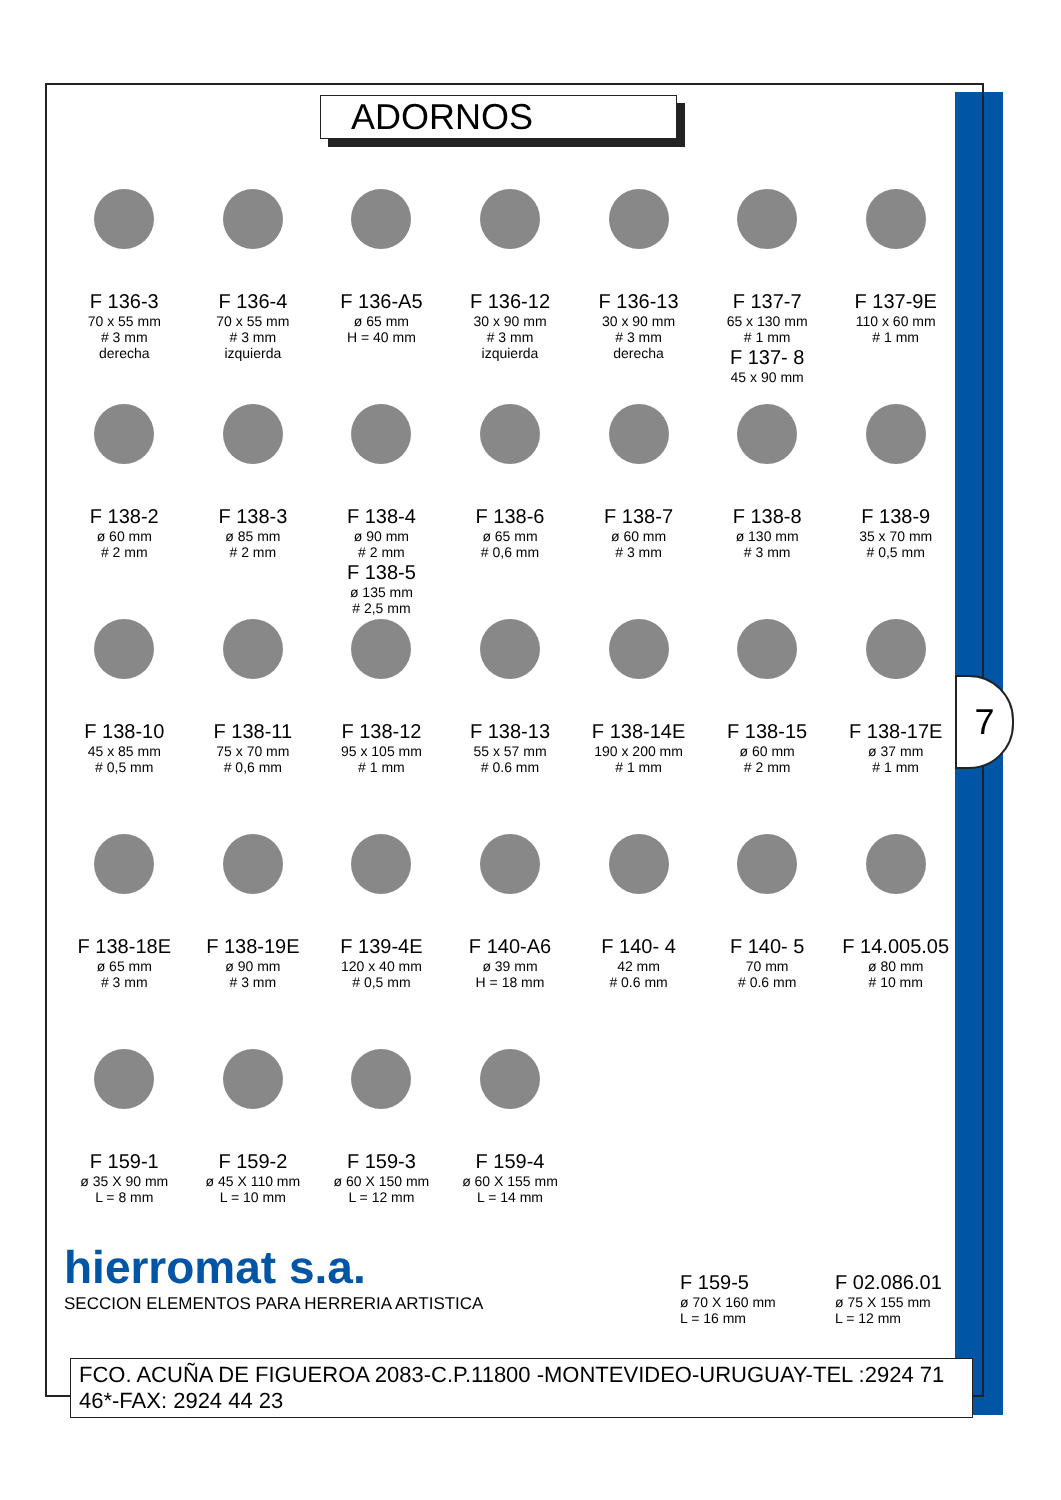7
ADORNOS
F 136-3
70 x 55 mm
# 3 mm
derecha
F 136-4
70 x 55 mm
# 3 mm
izquierda
F 136-A5
ø 65 mm
H = 40 mm
F 136-12
30 x 90 mm
# 3 mm
izquierda
F 136-13
30 x 90 mm
# 3 mm
derecha
F 137-7
65 x 130 mm
# 1 mm
F 137- 8
45 x 90 mm
F 137-9E
110 x 60 mm
# 1 mm
F 138-2
ø 60 mm
# 2 mm
F 138-3
ø 85 mm
# 2 mm
F 138-4
ø 90 mm
# 2 mm
F 138-5
ø 135 mm
# 2,5 mm
F 138-6
ø 65 mm
# 0,6 mm
F 138-7
ø 60 mm
# 3 mm
F 138-8
ø 130 mm
# 3 mm
F 138-9
35 x 70 mm
# 0,5 mm
F 138-10
45 x 85 mm
# 0,5 mm
F 138-11
75 x 70 mm
# 0,6 mm
F 138-12
95 x 105 mm
# 1 mm
F 138-13
55 x 57 mm
# 0.6 mm
F 138-14E
190 x 200 mm
# 1 mm
F 138-15
ø 60 mm
# 2 mm
F 138-17E
ø 37 mm
# 1 mm
F 138-18E
ø 65 mm
# 3 mm
F 138-19E
ø 90 mm
# 3 mm
F 139-4E
120 x 40 mm
# 0,5 mm
F 140-A6
ø 39 mm
H = 18 mm
F 140- 4
42 mm
# 0.6 mm
F 140- 5
70 mm
# 0.6 mm
F 14.005.05
ø 80 mm
# 10 mm
F 159-1
ø 35 X 90 mm
L = 8 mm
F 159-2
ø 45 X 110 mm
L = 10 mm
F 159-3
ø 60 X 150 mm
L = 12 mm
F 159-4
ø 60 X 155 mm
L = 14 mm
F 159-5
ø 70 X 160 mm
L = 16 mm
F 02.086.01
ø 75 X 155 mm
L = 12 mm
hierromat s.a.
SECCION ELEMENTOS PARA HERRERIA ARTISTICA
FCO. ACUÑA DE FIGUEROA 2083-C.P.11800 -MONTEVIDEO-URUGUAY-TEL :2924 71 46*-FAX: 2924 44 23